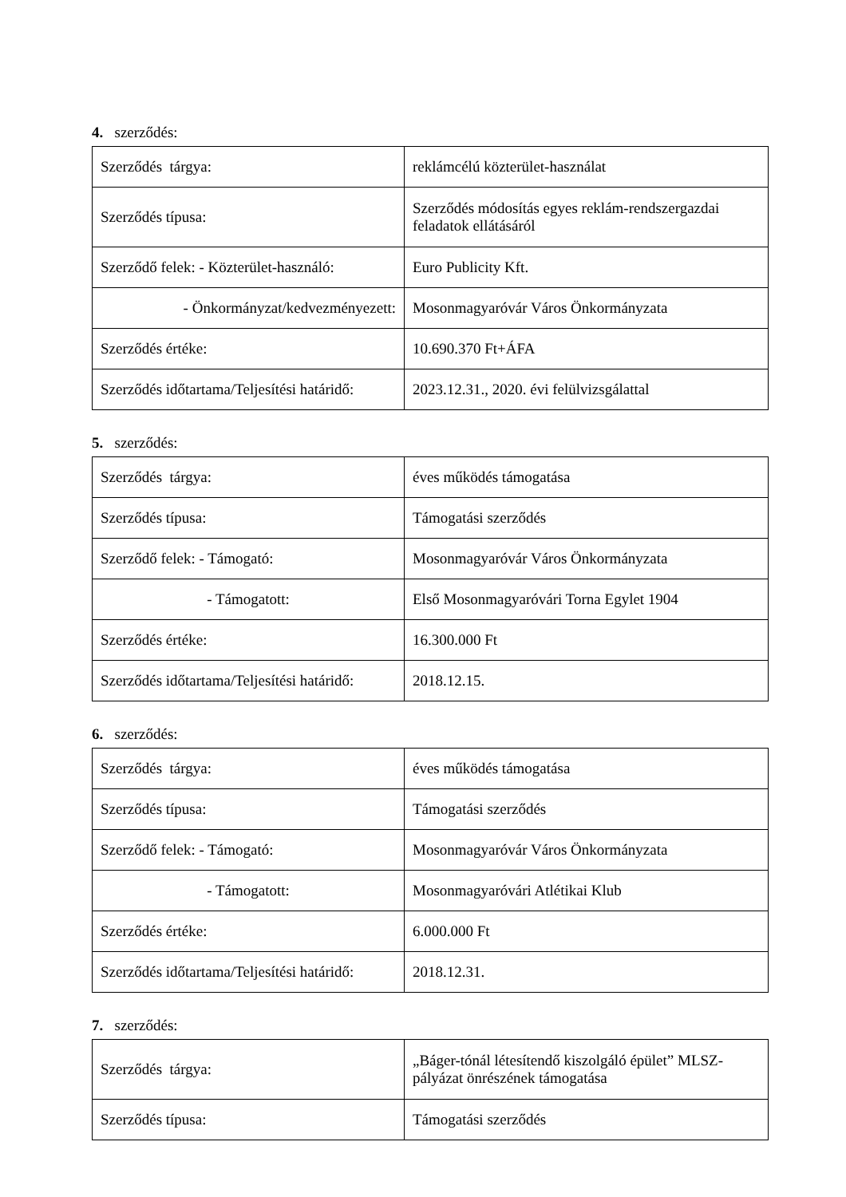4. szerződés:
| Szerződés tárgya: | reklámcélú közterület-használat |
| Szerződés típusa: | Szerződés módosítás egyes reklám-rendszergazdai feladatok ellátásáról |
| Szerződő felek: - Közterület-használó: | Euro Publicity Kft. |
| - Önkormányzat/kedvezményezett: | Mosonmagyaróvár Város Önkormányzata |
| Szerződés értéke: | 10.690.370 Ft+ÁFA |
| Szerződés időtartama/Teljesítési határidő: | 2023.12.31., 2020. évi felülvizsgálattal |
5. szerződés:
| Szerződés tárgya: | éves működés támogatása |
| Szerződés típusa: | Támogatási szerződés |
| Szerződő felek: - Támogató: | Mosonmagyaróvár Város Önkormányzata |
| - Támogatott: | Első Mosonmagyaróvári Torna Egylet 1904 |
| Szerződés értéke: | 16.300.000 Ft |
| Szerződés időtartama/Teljesítési határidő: | 2018.12.15. |
6. szerződés:
| Szerződés tárgya: | éves működés támogatása |
| Szerződés típusa: | Támogatási szerződés |
| Szerződő felek: - Támogató: | Mosonmagyaróvár Város Önkormányzata |
| - Támogatott: | Mosonmagyaróvári Atlétikai Klub |
| Szerződés értéke: | 6.000.000 Ft |
| Szerződés időtartama/Teljesítési határidő: | 2018.12.31. |
7. szerződés:
| Szerződés tárgya: | „Báger-tónál létesítendő kiszolgáló épület” MLSZ-pályázat önrészének támogatása |
| Szerződés típusa: | Támogatási szerződés |